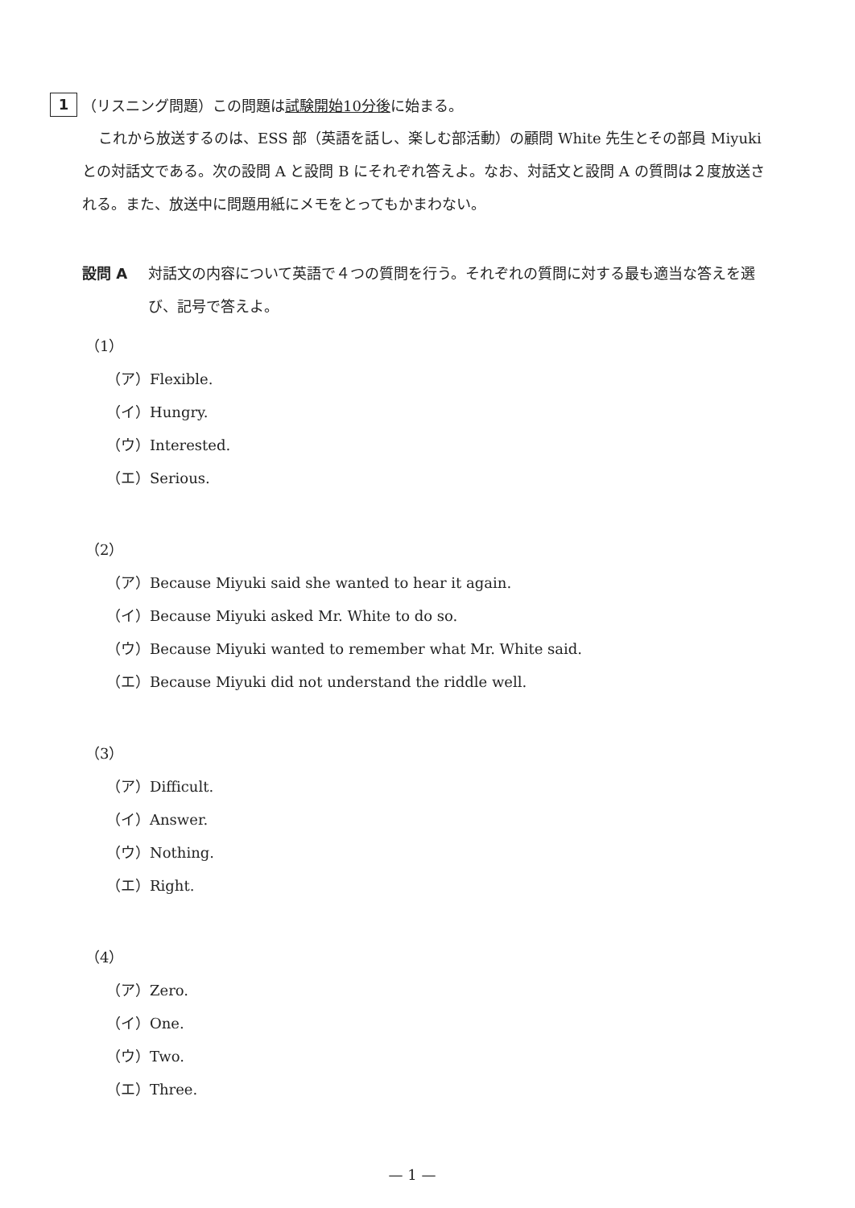1 （リスニング問題）この問題は試験開始10分後に始まる。
これから放送するのは、ESS 部（英語を話し、楽しむ部活動）の顧問 White 先生とその部員 Miyuki との対話文である。次の設問 A と設問 B にそれぞれ答えよ。なお、対話文と設問 A の質問は２度放送される。また、放送中に問題用紙にメモをとってもかまわない。
設問 A 対話文の内容について英語で４つの質問を行う。それぞれの質問に対する最も適当な答えを選び、記号で答えよ。
（1）
（ア）Flexible.
（イ）Hungry.
（ウ）Interested.
（エ）Serious.
（2）
（ア）Because Miyuki said she wanted to hear it again.
（イ）Because Miyuki asked Mr. White to do so.
（ウ）Because Miyuki wanted to remember what Mr. White said.
（エ）Because Miyuki did not understand the riddle well.
（3）
（ア）Difficult.
（イ）Answer.
（ウ）Nothing.
（エ）Right.
（4）
（ア）Zero.
（イ）One.
（ウ）Two.
（エ）Three.
— 1 —